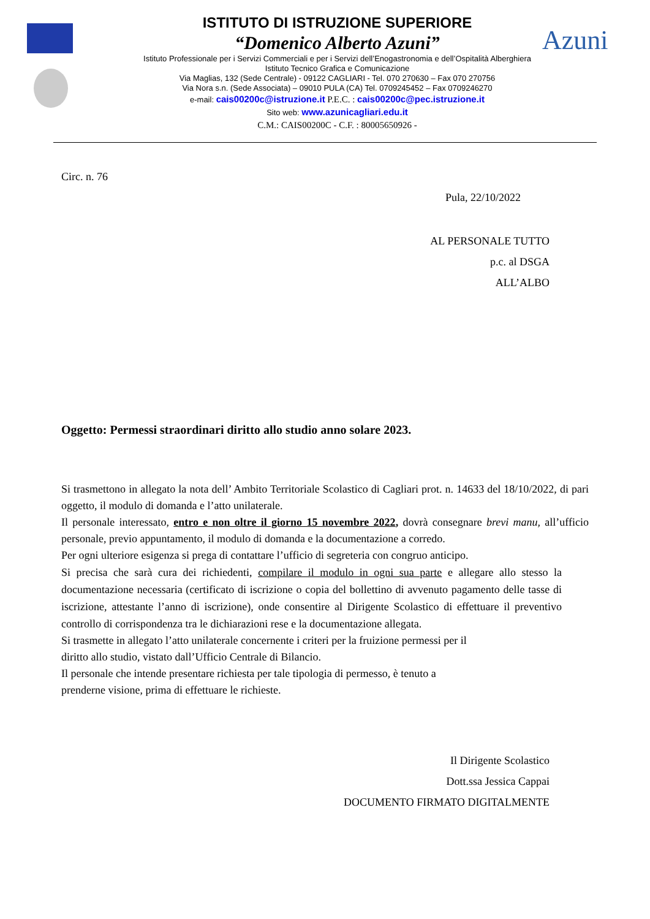Azuni
ISTITUTO DI ISTRUZIONE SUPERIORE
“Domenico Alberto Azuni”
Istituto Professionale per i Servizi Commerciali e per i Servizi dell’Enogastronomia e dell’Ospitalità Alberghiera
Istituto Tecnico Grafica e Comunicazione
Via Maglias, 132 (Sede Centrale) - 09122 CAGLIARI - Tel. 070 270630 – Fax 070 270756
Via Nora s.n. (Sede Associata) – 09010 PULA (CA) Tel. 0709245452 – Fax 0709246270
e-mail: cais00200c@istruzione.it P.E.C. : cais00200c@pec.istruzione.it
Sito web: www.azunicagliari.edu.it
C.M.: CAIS00200C - C.F. : 80005650926 -
Circ. n. 76
Pula, 22/10/2022
AL PERSONALE TUTTO
p.c. al DSGA
ALL’ALBO
Oggetto: Permessi straordinari diritto allo studio anno solare 2023.
Si trasmettono in allegato la nota dell’ Ambito Territoriale Scolastico di Cagliari prot. n. 14633 del 18/10/2022, di pari oggetto, il modulo di domanda e l’atto unilaterale.
Il personale interessato, entro e non oltre il giorno 15 novembre 2022, dovrà consegnare brevi manu, all’ufficio personale, previo appuntamento, il modulo di domanda e la documentazione a corredo.
Per ogni ulteriore esigenza si prega di contattare l’ufficio di segreteria con congruo anticipo.
Si precisa che sarà cura dei richiedenti, compilare il modulo in ogni sua parte e allegare allo stesso la documentazione necessaria (certificato di iscrizione o copia del bollettino di avvenuto pagamento delle tasse di iscrizione, attestante l’anno di iscrizione), onde consentire al Dirigente Scolastico di effettuare il preventivo controllo di corrispondenza tra le dichiarazioni rese e la documentazione allegata.
Si trasmette in allegato l’atto unilaterale concernente i criteri per la fruizione permessi per il
diritto allo studio, vistato dall’Ufficio Centrale di Bilancio.
Il personale che intende presentare richiesta per tale tipologia di permesso, è tenuto a
prenderne visione, prima di effettuare le richieste.
Il Dirigente Scolastico
Dott.ssa Jessica Cappai
DOCUMENTO FIRMATO DIGITALMENTE